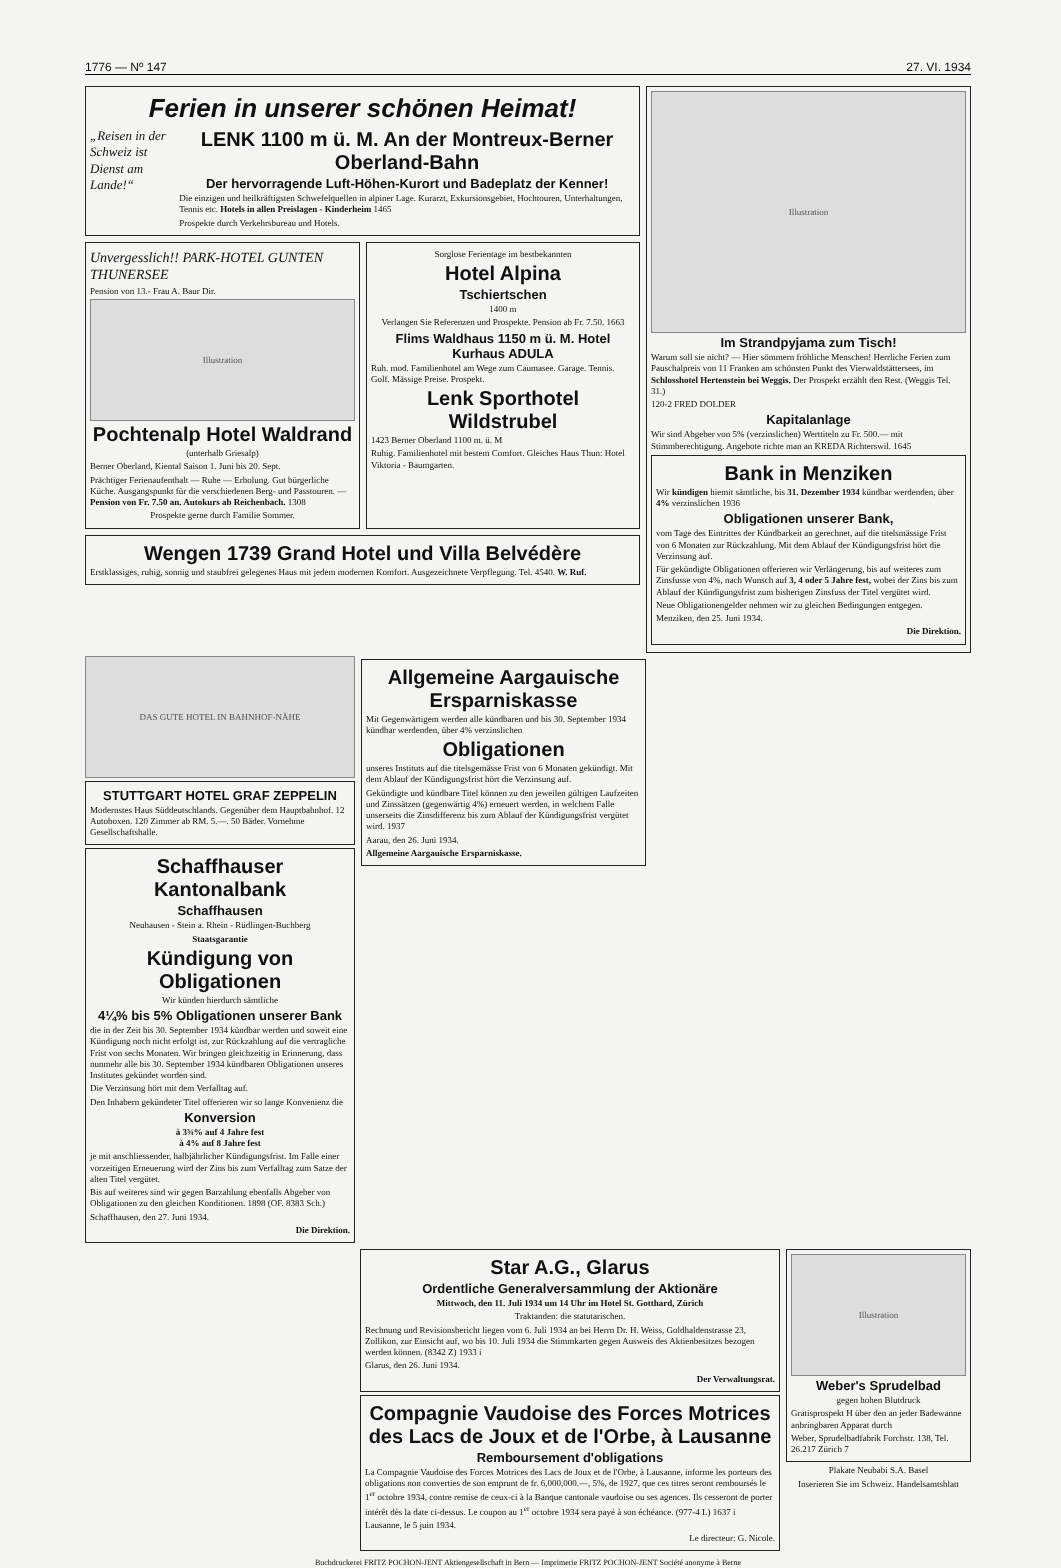1776 — Nº 147 27. VI. 1934
Ferien in unserer schönen Heimat!
„Reisen in der Schweiz ist Dienst am Lande!“
LENK 1100 m ü. M. An der Montreux-Berner Oberland-Bahn
Der hervorragende Luft-Höhen-Kurort und Badeplatz der Kenner!
Die einzigen und heilkräftigsten Schwefelquellen in alpiner Lage. Kurarzt, Exkursionsgebiet, Hochtouren, Unterhaltungen, Tennis etc. Hotels in allen Preislagen - Kinderheim 1465
Prospekte durch Verkehrsbureau und Hotels.
Unvergesslich!! PARK-HOTEL GUNTEN THUNERSEE
Pension von 13.- Frau A. Baur Dir.
Illustration
Pochtenalp Hotel Waldrand
(unterhalb Griesalp)
Berner Oberland, Kiental Saison 1. Juni bis 20. Sept.
Prächtiger Ferienaufenthalt — Ruhe — Erholung. Gut bürgerliche Küche. Ausgangspunkt für die verschiedenen Berg- und Passtouren. — Pension von Fr. 7.50 an. Autokurs ab Reichenbach. 1308
Prospekte gerne durch Familie Sommer.
Sorglose Ferientage im bestbekannten
Hotel Alpina
Tschiertschen
1400 m
Verlangen Sie Referenzen und Prospekte. Pension ab Fr. 7.50. 1663
Flims Waldhaus 1150 m ü. M. Hotel Kurhaus ADULA
Ruh. mod. Familienhotel am Wege zum Caumasee. Garage. Tennis. Golf. Mässige Preise. Prospekt.
Lenk Sporthotel Wildstrubel
1423 Berner Oberland 1100 m. ü. M
Ruhig. Familienhotel mit bestem Comfort. Gleiches Haus Thun: Hotel Viktoria - Baumgarten.
Wengen 1739 Grand Hotel und Villa Belvédère
Erstklassiges, ruhig, sonnig und staubfrei gelegenes Haus mit jedem modernen Komfort. Ausgezeichnete Verpflegung. Tel. 4540. W. Ruf.
Illustration
Im Strandpyjama zum Tisch!
Warum soll sie nicht? — Hier sömmern fröhliche Menschen! Herrliche Ferien zum Pauschalpreis von 11 Franken am schönsten Punkt des Vierwaldstättersees, im Schlosshotel Hertenstein bei Weggis. Der Prospekt erzählt den Rest. (Weggis Tel. 31.)
120-2 FRED DOLDER
Kapitalanlage
Wir sind Abgeber von 5% (verzinslichen) Werttiteln zu Fr. 500.— mit Stimmberechtigung. Angebote richte man an KREDA Richterswil. 1645
Bank in Menziken
Wir kündigen hiemit sämtliche, bis 31. Dezember 1934 kündbar werdenden, über 4% verzinslichen 1936
Obligationen unserer Bank,
vom Tage des Eintrittes der Kündbarkeit an gerechnet, auf die titelsmässige Frist von 6 Monaten zur Rückzahlung. Mit dem Ablauf der Kündigungsfrist hört die Verzinsung auf.
Für gekündigte Obligationen offerieren wir Verlängerung, bis auf weiteres zum Zinsfusse von 4%, nach Wunsch auf 3, 4 oder 5 Jahre fest, wobei der Zins bis zum Ablauf der Kündigungsfrist zum bisherigen Zinsfuss der Titel vergütet wird.
Neue Obligationengelder nehmen wir zu gleichen Bedingungen entgegen.
Menziken, den 25. Juni 1934.
Die Direktion.
DAS GUTE HOTEL IN BAHNHOF-NÄHE
STUTTGART HOTEL GRAF ZEPPELIN
Modernstes Haus Süddeutschlands. Gegenüber dem Hauptbahnhof. 12 Autoboxen. 120 Zimmer ab RM. 5.—. 50 Bäder. Vornehme Gesellschaftshalle.
Schaffhauser Kantonalbank
Schaffhausen
Neuhausen - Stein a. Rhein - Rüdlingen-Buchberg
Staatsgarantie
Kündigung von Obligationen
Wir künden hierdurch sämtliche
4¼% bis 5% Obligationen unserer Bank
die in der Zeit bis 30. September 1934 kündbar werden und soweit eine Kündigung noch nicht erfolgt ist, zur Rückzahlung auf die vertragliche Frist von sechs Monaten. Wir bringen gleichzeitig in Erinnerung, dass nunmehr alle bis 30. September 1934 kündbaren Obligationen unseres Institutes gekündet worden sind.
Die Verzinsung hört mit dem Verfalltag auf.
Den Inhabern gekündeter Titel offerieren wir so lange Konvenienz die
Konversion
à 3¾% auf 4 Jahre fest
à 4% auf 8 Jahre fest
je mit anschliessender, halbjährlicher Kündigungsfrist. Im Falle einer vorzeitigen Erneuerung wird der Zins bis zum Verfalltag zum Satze der alten Titel vergütet.
Bis auf weiteres sind wir gegen Barzahlung ebenfalls Abgeber von Obligationen zu den gleichen Konditionen. 1898 (OF. 8383 Sch.)
Schaffhausen, den 27. Juni 1934.
Die Direktion.
Allgemeine Aargauische Ersparniskasse
Mit Gegenwärtigem werden alle kündbaren und bis 30. September 1934 kündbar werdenden, über 4% verzinslichen
Obligationen
unseres Instituts auf die titelsgemässe Frist von 6 Monaten gekündigt. Mit dem Ablauf der Kündigungsfrist hört die Verzinsung auf.
Gekündigte und kündbare Titel können zu den jeweilen gültigen Laufzeiten und Zinssätzen (gegenwärtig 4%) erneuert werden, in welchem Falle unserseits die Zinsdifferenz bis zum Ablauf der Kündigungsfrist vergütet wird. 1937
Aarau, den 26. Juni 1934.
Allgemeine Aargauische Ersparniskasse.
Star A.G., Glarus
Ordentliche Generalversammlung der Aktionäre
Mittwoch, den 11. Juli 1934 um 14 Uhr im Hotel St. Gotthard, Zürich
Traktanden: die statutarischen.
Rechnung und Revisionsbericht liegen vom 6. Juli 1934 an bei Herrn Dr. H. Weiss, Goldhaldenstrasse 23, Zollikon, zur Einsicht auf, wo bis 10. Juli 1934 die Stimmkarten gegen Ausweis des Aktienbesitzes bezogen werden können. (8342 Z) 1933 i
Glarus, den 26. Juni 1934.
Der Verwaltungsrat.
Compagnie Vaudoise des Forces Motrices des Lacs de Joux et de l'Orbe, à Lausanne
Remboursement d'obligations
La Compagnie Vaudoise des Forces Motrices des Lacs de Joux et de l'Orbe, à Lausanne, informe les porteurs des obligations non converties de son emprunt de fr. 6,000,000.—, 5%, de 1927, que ces titres seront remboursés le 1<sup>er</sup> octobre 1934, contre remise de ceux-ci à la Banque cantonale vaudoise ou ses agences. Ils cesseront de porter intérêt dès la date ci-dessus. Le coupon au 1<sup>er</sup> octobre 1934 sera payé à son échéance. (977-4 L) 1637 i
Lausanne, le 5 juin 1934.
Le directeur: G. Nicole.
Illustration
Weber's Sprudelbad
gegen hohen Blutdruck
Gratisprospekt H über den an jeder Badewanne anbringbaren Apparat durch
Weber, Sprudelbadfabrik Forchstr. 138, Tel. 26.217 Zürich 7
Plakate Neubabi S.A. Basel
Inserieren Sie im Schweiz. Handelsamtsblatt
Buchdruckerei FRITZ POCHON-JENT Aktiengesellschaft in Bern — Imprimerie FRITZ POCHON-JENT Société anonyme à Berne